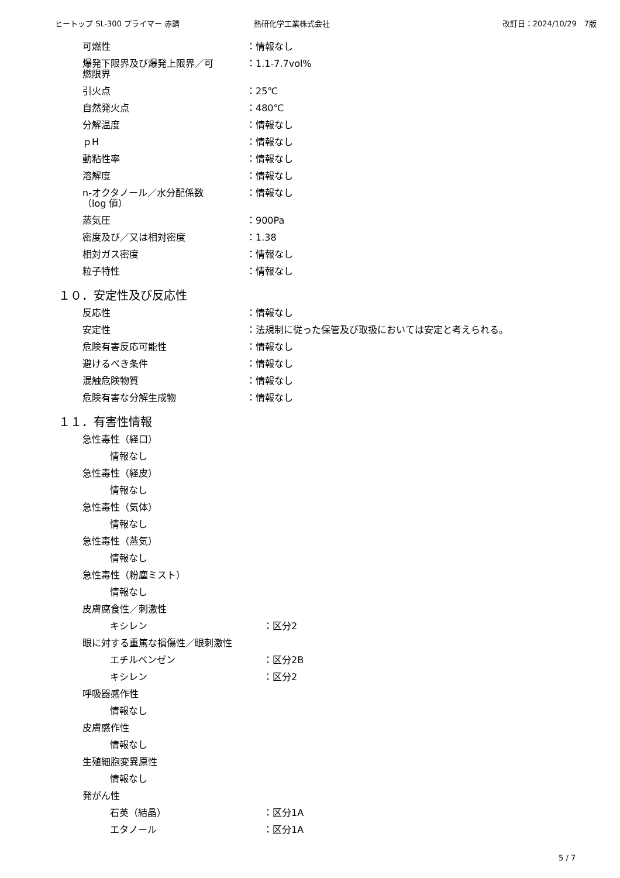ヒートップ SL-300 プライマー 赤錆 熱研化学工業株式会社 改訂日：2024/10/29　7版
可燃性 ：情報なし
爆発下限界及び爆発上限界／可
燃限界 ：1.1-7.7vol%
引火点 ：25℃
自然発火点 ：480℃
分解温度 ：情報なし
ｐH ：情報なし
動粘性率 ：情報なし
溶解度 ：情報なし
n-オクタノール／水分配係数
（log 値） ：情報なし
蒸気圧 ：900Pa
密度及び／又は相対密度 ：1.38
相対ガス密度 ：情報なし
粒子特性 ：情報なし
１０．安定性及び反応性
反応性 ：情報なし
安定性 ：法規制に従った保管及び取扱においては安定と考えられる。
危険有害反応可能性 ：情報なし
避けるべき条件 ：情報なし
混触危険物質 ：情報なし
危険有害な分解生成物 ：情報なし
１１．有害性情報
急性毒性（経口）
情報なし
急性毒性（経皮）
情報なし
急性毒性（気体）
情報なし
急性毒性（蒸気）
情報なし
急性毒性（粉塵ミスト）
情報なし
皮膚腐食性／刺激性
キシレン ：区分2
眼に対する重篤な損傷性／眼刺激性
エチルベンゼン ：区分2B
キシレン ：区分2
呼吸器感作性
情報なし
皮膚感作性
情報なし
生殖細胞変異原性
情報なし
発がん性
石英（結晶） ：区分1A
エタノール ：区分1A
5 / 7